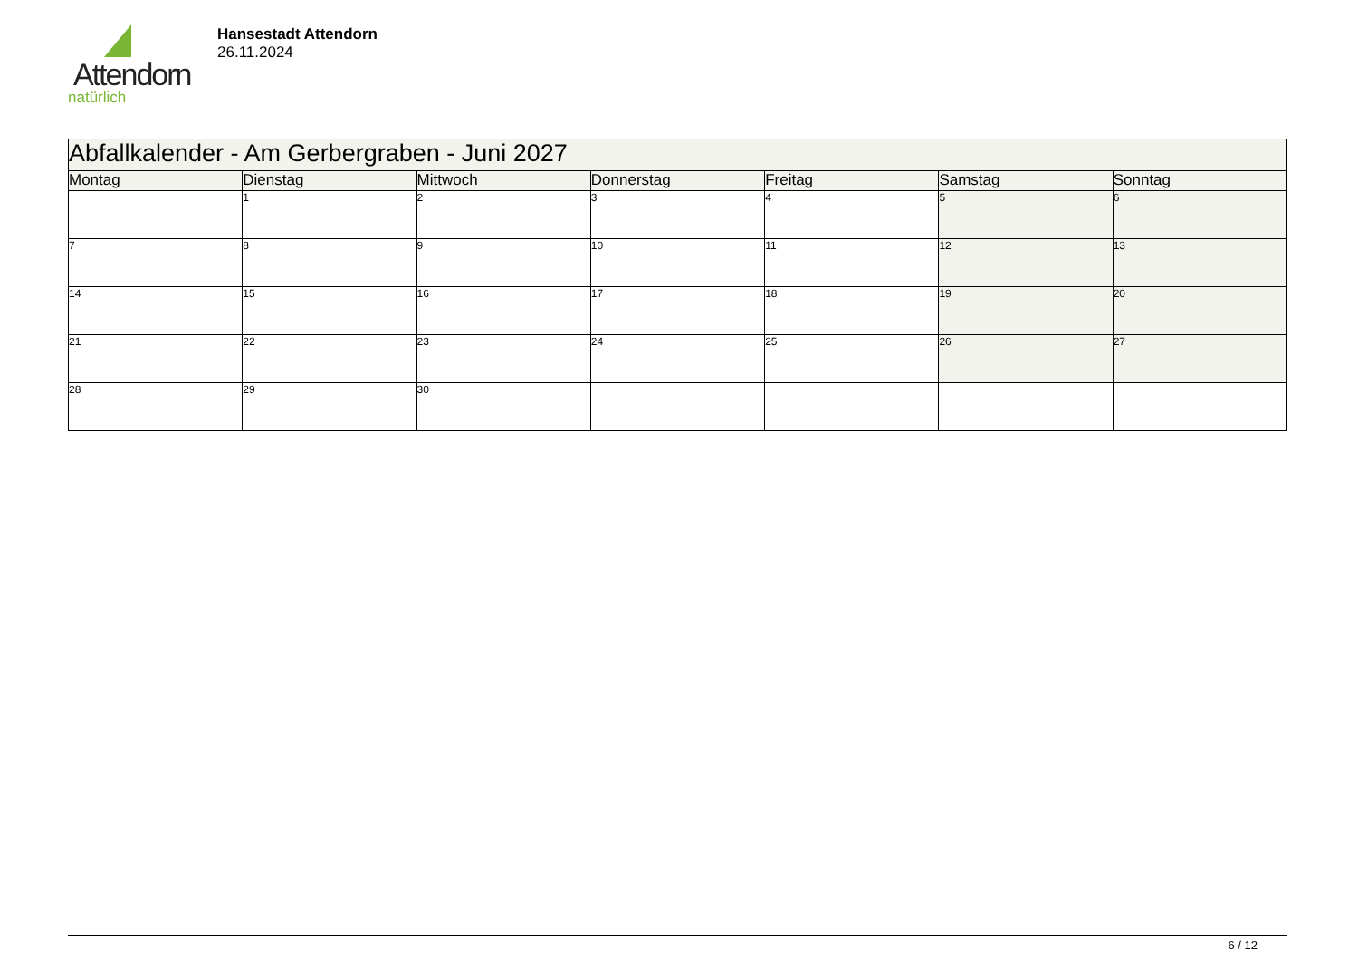Attendorn
natürlich
Hansestadt Attendorn
26.11.2024
| Abfallkalender - Am Gerbergraben - Juni 2027 | | | | | | |
| Montag | Dienstag | Mittwoch | Donnerstag | Freitag | Samstag | Sonntag |
| | 1 | 2 | 3 | 4 | 5 | 6 |
| 7 | 8 | 9 | 10 | 11 | 12 | 13 |
| 14 | 15 | 16 | 17 | 18 | 19 | 20 |
| 21 | 22 | 23 | 24 | 25 | 26 | 27 |
| 28 | 29 | 30 | | | | |
6 / 12